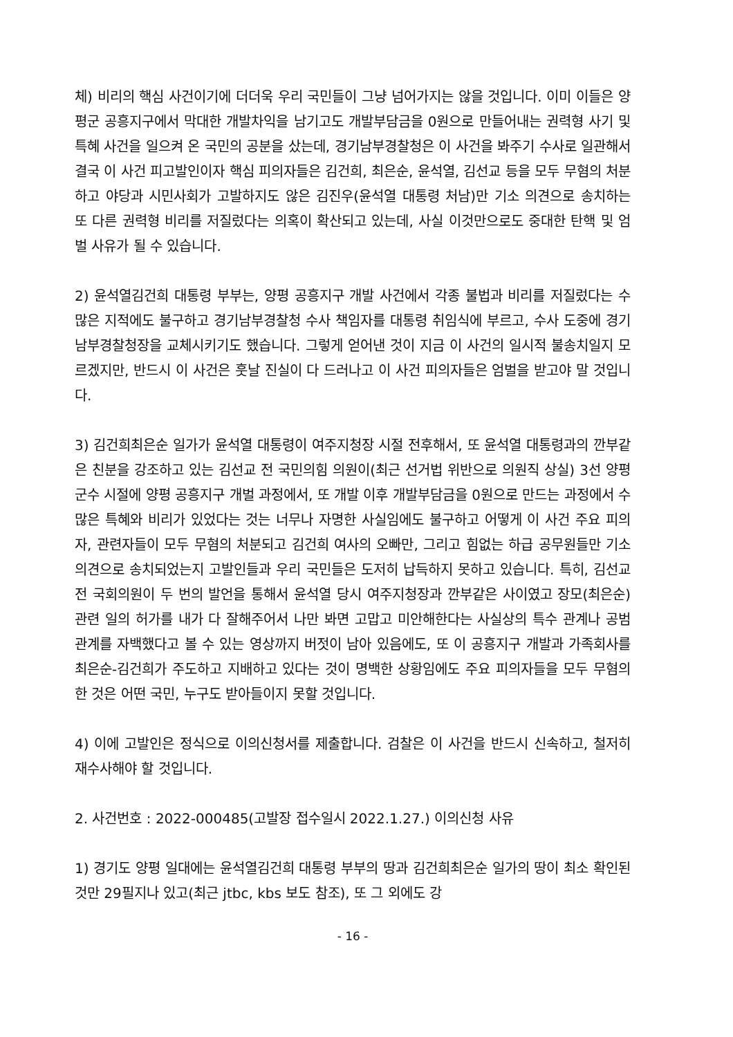체) 비리의 핵심 사건이기에 더더욱 우리 국민들이 그냥 넘어가지는 않을 것입니다. 이미 이들은 양평군 공흥지구에서 막대한 개발차익을 남기고도 개발부담금을 0원으로 만들어내는 권력형 사기 및 특혜 사건을 일으켜 온 국민의 공분을 샀는데, 경기남부경찰청은 이 사건을 봐주기 수사로 일관해서 결국 이 사건 피고발인이자 핵심 피의자들은 김건희, 최은순, 윤석열, 김선교 등을 모두 무혐의 처분하고 야당과 시민사회가 고발하지도 않은 김진우(윤석열 대통령 처남)만 기소 의견으로 송치하는 또 다른 권력형 비리를 저질렀다는 의혹이 확산되고 있는데, 사실 이것만으로도 중대한 탄핵 및 엄벌 사유가 될 수 있습니다.
2) 윤석열김건희 대통령 부부는, 양평 공흥지구 개발 사건에서 각종 불법과 비리를 저질렀다는 수많은 지적에도 불구하고 경기남부경찰청 수사 책임자를 대통령 취임식에 부르고, 수사 도중에 경기남부경찰청장을 교체시키기도 했습니다. 그렇게 얻어낸 것이 지금 이 사건의 일시적 불송치일지 모르겠지만, 반드시 이 사건은 훗날 진실이 다 드러나고 이 사건 피의자들은 엄벌을 받고야 말 것입니다.
3) 김건희최은순 일가가 윤석열 대통령이 여주지청장 시절 전후해서, 또 윤석열 대통령과의 깐부같은 친분을 강조하고 있는 김선교 전 국민의힘 의원이(최근 선거법 위반으로 의원직 상실) 3선 양평군수 시절에 양평 공흥지구 개벌 과정에서, 또 개발 이후 개발부담금을 0원으로 만드는 과정에서 수많은 특혜와 비리가 있었다는 것는 너무나 자명한 사실임에도 불구하고 어떻게 이 사건 주요 피의자, 관련자들이 모두 무혐의 처분되고 김건희 여사의 오빠만, 그리고 힘없는 하급 공무원들만 기소 의견으로 송치되었는지 고발인들과 우리 국민들은 도저히 납득하지 못하고 있습니다. 특히, 김선교 전 국회의원이 두 번의 발언을 통해서 윤석열 당시 여주지청장과 깐부같은 사이였고 장모(최은순)관련 일의 허가를 내가 다 잘해주어서 나만 봐면 고맙고 미안해한다는 사실상의 특수 관계나 공범 관계를 자백했다고 볼 수 있는 영상까지 버젓이 남아 있음에도, 또 이 공흥지구 개발과 가족회사를 최은순-김건희가 주도하고 지배하고 있다는 것이 명백한 상황임에도 주요 피의자들을 모두 무혐의한 것은 어떤 국민, 누구도 받아들이지 못할 것입니다.
4) 이에 고발인은 정식으로 이의신청서를 제출합니다. 검찰은 이 사건을 반드시 신속하고, 철저히 재수사해야 할 것입니다.
2. 사건번호 : 2022-000485(고발장 접수일시 2022.1.27.) 이의신청 사유
1) 경기도 양평 일대에는 윤석열김건희 대통령 부부의 땅과 김건희최은순 일가의 땅이 최소 확인된 것만 29필지나 있고(최근 jtbc, kbs 보도 참조), 또 그 외에도 강
- 16 -